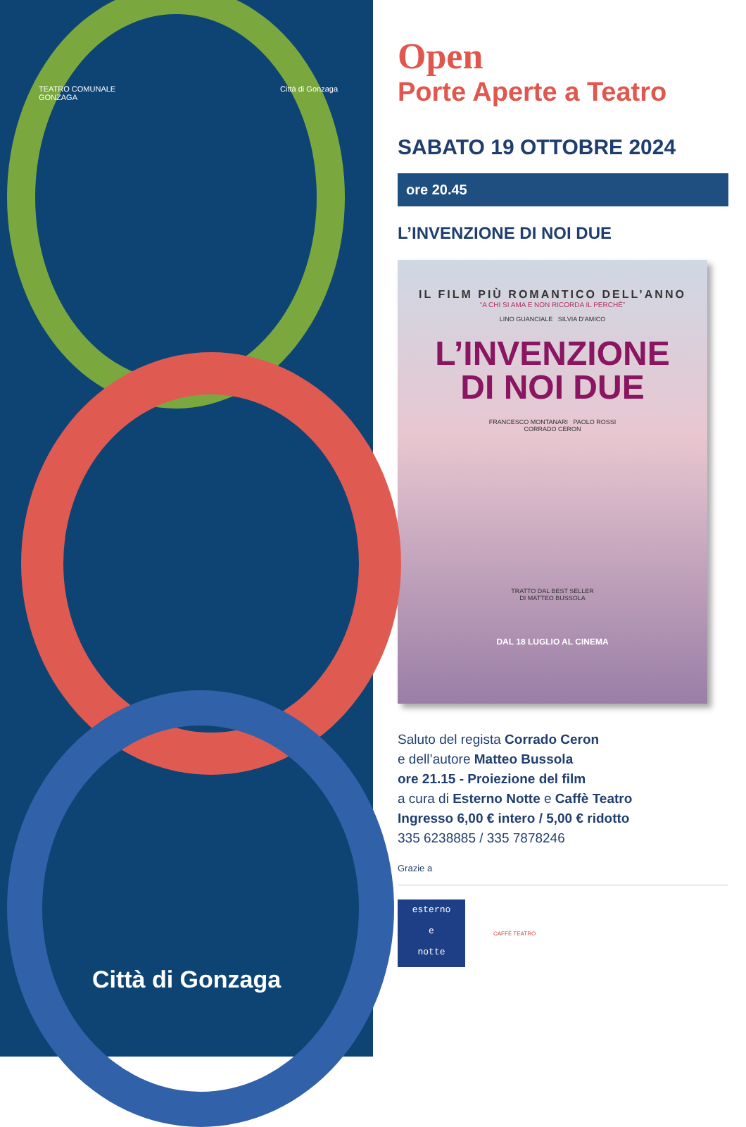TEATRO COMUNALE
GONZAGA
Città di Gonzaga
Città di Gonzaga
Open
Porte Aperte a Teatro
SABATO 19 OTTOBRE 2024
ore 20.45
L’INVENZIONE DI NOI DUE
IL FILM PIÙ ROMANTICO DELL’ANNO
“A CHI SI AMA E NON RICORDA IL PERCHÉ”
LINO GUANCIALE SILVIA D’AMICO
L’INVENZIONE
DI NOI DUE
FRANCESCO MONTANARI PAOLO ROSSI
CORRADO CERON
TRATTO DAL BEST SELLER
DI MATTEO BUSSOLA
DAL 18 LUGLIO AL CINEMA
Saluto del regista Corrado Ceron
e dell’autore Matteo Bussola
ore 21.15 - Proiezione del film
a cura di Esterno Notte e Caffè Teatro
Ingresso 6,00 € intero / 5,00 € ridotto
335 6238885 / 335 7878246
Grazie a
esterno
e
notte
CAFFÈ TEATRO